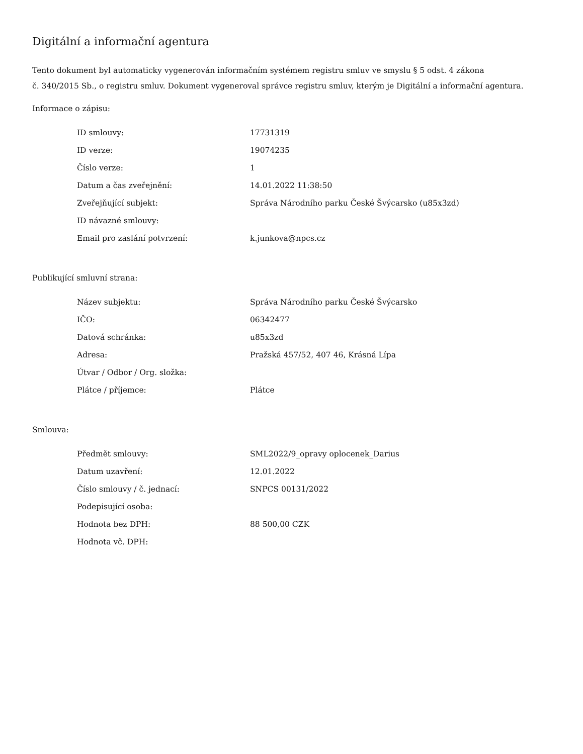Digitální a informační agentura
Tento dokument byl automaticky vygenerován informačním systémem registru smluv ve smyslu § 5 odst. 4 zákona
č. 340/2015 Sb., o registru smluv. Dokument vygeneroval správce registru smluv, kterým je Digitální a informační agentura.
Informace o zápisu:
| ID smlouvy: | 17731319 |
| ID verze: | 19074235 |
| Číslo verze: | 1 |
| Datum a čas zveřejnění: | 14.01.2022 11:38:50 |
| Zveřejňující subjekt: | Správa Národního parku České Švýcarsko (u85x3zd) |
| ID návazné smlouvy: | |
| Email pro zaslání potvrzení: | k.junkova@npcs.cz |
Publikující smluvní strana:
| Název subjektu: | Správa Národního parku České Švýcarsko |
| IČO: | 06342477 |
| Datová schránka: | u85x3zd |
| Adresa: | Pražská 457/52, 407 46, Krásná Lípa |
| Útvar / Odbor / Org. složka: | |
| Plátce / příjemce: | Plátce |
Smlouva:
| Předmět smlouvy: | SML2022/9_opravy oplocenek_Darius |
| Datum uzavření: | 12.01.2022 |
| Číslo smlouvy / č. jednací: | SNPCS 00131/2022 |
| Podepisující osoba: | |
| Hodnota bez DPH: | 88 500,00 CZK |
| Hodnota vč. DPH: | |